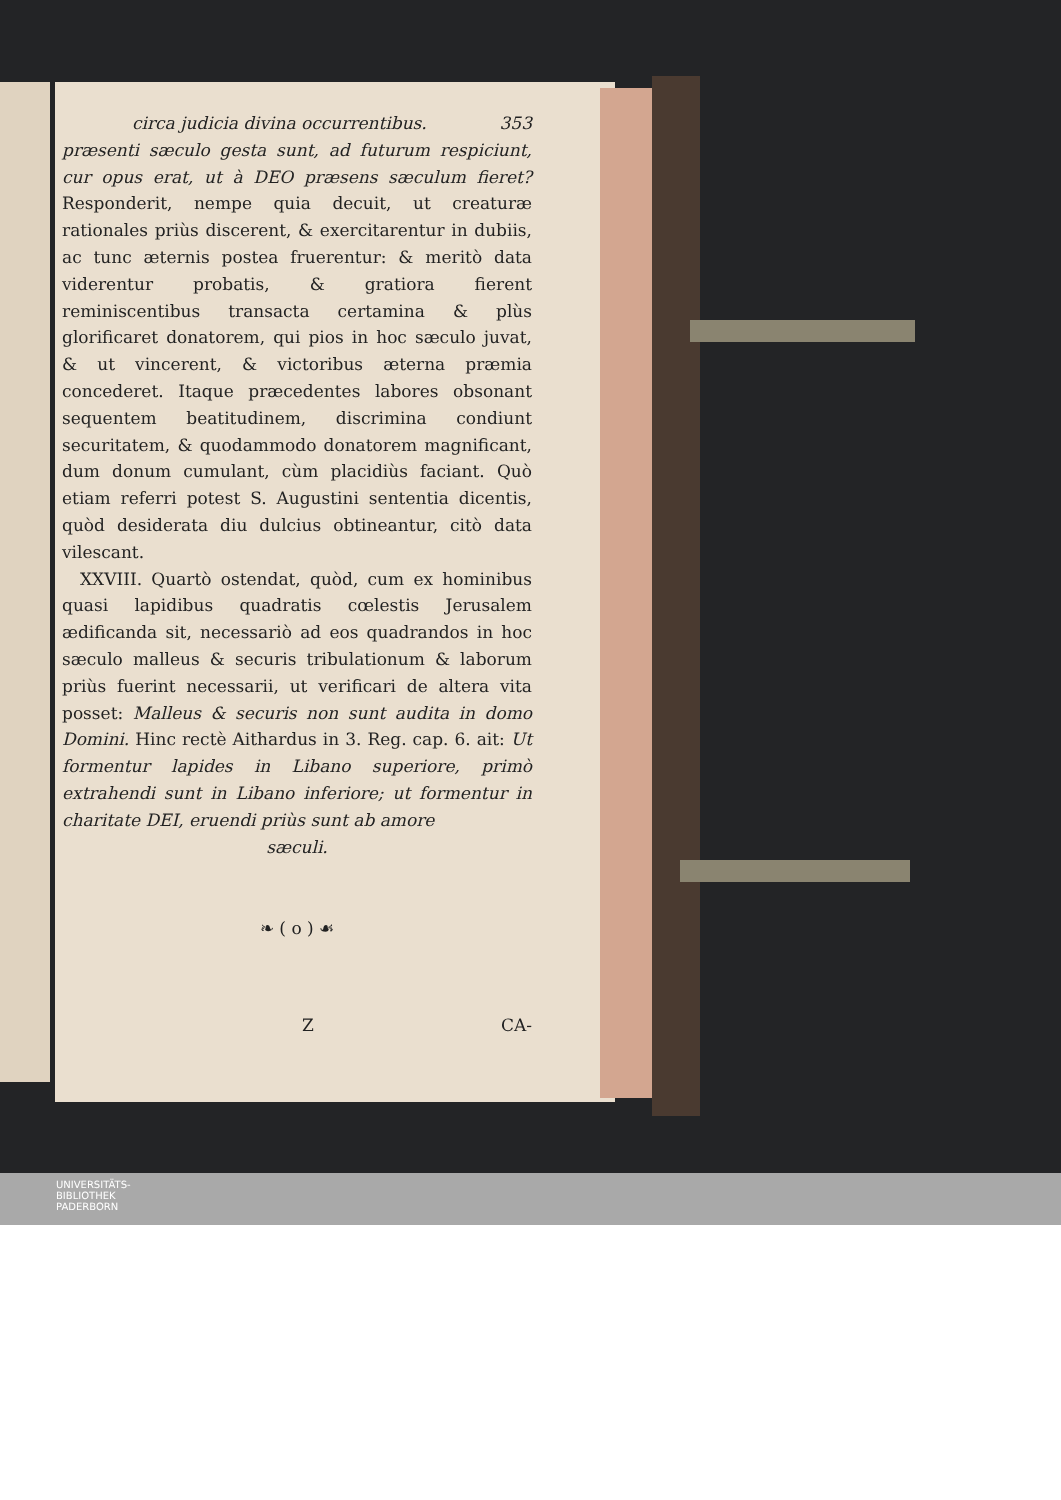circa judicia divina occurrentibus. 353
præsenti sæculo gesta sunt, ad futurum respiciunt, cur opus erat, ut à DEO præsens sæculum fieret? Responderit, nempe quia decuit, ut creaturæ rationales priùs discerent, & exercitarentur in dubiis, ac tunc æternis postea fruerentur: & meritò data viderentur probatis, & gratiora fierent reminiscentibus transacta certamina & plùs glorificaret donatorem, qui pios in hoc sæculo juvat, & ut vincerent, & victoribus æterna præmia concederet. Itaque præcedentes labores obsonant sequentem beatitudinem, discrimina condiunt securitatem, & quodammodo donatorem magnificant, dum donum cumulant, cùm placidiùs faciant. Quò etiam referri potest S. Augustini sententia dicentis, quòd desiderata diu dulcius obtineantur, citò data vilescant.
XXVIII. Quartò ostendat, quòd, cum ex hominibus quasi lapidibus quadratis cœlestis Jerusalem ædificanda sit, necessariò ad eos quadrandos in hoc sæculo malleus & securis tribulationum & laborum priùs fuerint necessarii, ut verificari de altera vita posset: Malleus & securis non sunt audita in domo Domini. Hinc rectè Aithardus in 3. Reg. cap. 6. ait: Ut formentur lapides in Libano superiore, primò extrahendi sunt in Libano inferiore; ut formentur in charitate DEI, eruendi priùs sunt ab amore
sæculi.
❧ ( o ) ☙
Z CA-
UNIVERSITÄTS-
BIBLIOTHEK
PADERBORN